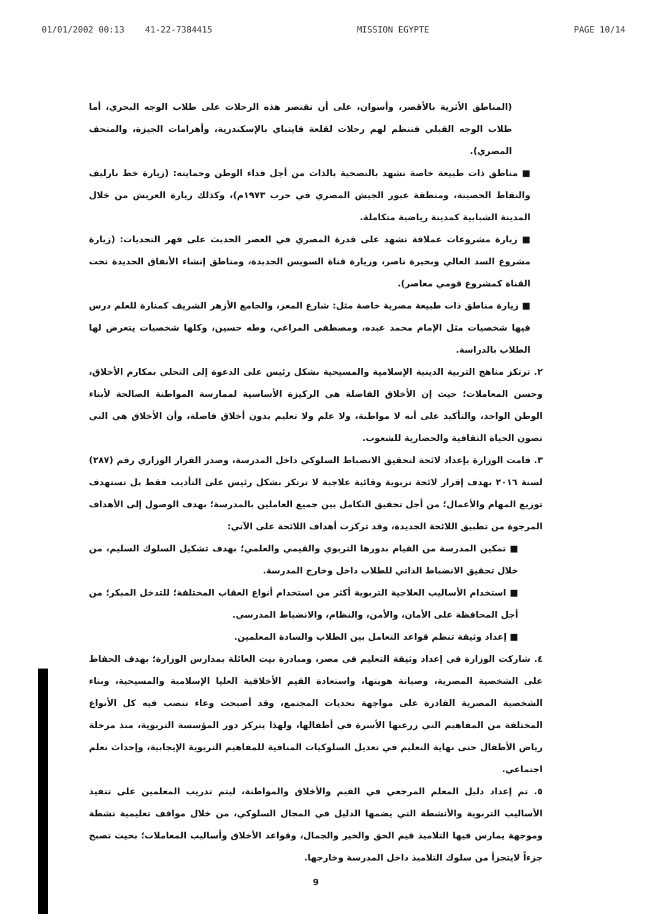01/01/2002 00:13 41-22-7384415 MISSION EGYPTE PAGE 10/14
(المناطق الأثرية بالأقصر، وأسوان، على أن تقتصر هذه الرحلات على طلاب الوجه البحري، أما طلاب الوجه القبلي فتنظم لهم رحلات لقلعة قايتباي بالإسكندرية، وأهرامات الجيزة، والمتحف المصري).
■ مناطق ذات طبيعة خاصة تشهد بالتضحية بالذات من أجل فداء الوطن وحمايته: (زيارة خط بارليف والنقاط الحصينة، ومنطقة عبور الجيش المصري في حرب ١٩٧٣م)، وكذلك زيارة العريش من خلال المدينة الشبابية كمدينة رياضية متكاملة.
■ زيارة مشروعات عملاقة تشهد على قدرة المصري في العصر الحديث على قهر التحديات: (زيارة مشروع السد العالي وبحيرة ناصر، وزيارة قناة السويس الجديدة، ومناطق إنشاء الأنفاق الجديدة تحت القناة كمشروع قومي معاصر).
■ زيارة مناطق ذات طبيعة مصرية خاصة مثل: شارع المعز، والجامع الأزهر الشريف كمنارة للعلم درس فيها شخصيات مثل الإمام محمد عبده، ومصطفى المراغي، وطه حسين، وكلها شخصيات يتعرض لها الطلاب بالدراسة.
٢. ترتكز مناهج التربية الدينية الإسلامية والمسيحية بشكل رئيس على الدعوة إلى التحلي بمكارم الأخلاق، وحسن المعاملات؛ حيث إن الأخلاق الفاضلة هي الركيزة الأساسية لممارسة المواطنة الصالحة لأبناء الوطن الواحد، والتأكيد على أنه لا مواطنة، ولا علم ولا تعليم بدون أخلاق فاضلة، وأن الأخلاق هي التي تصون الحياة الثقافية والحضارية للشعوب.
٣. قامت الوزارة بإعداد لائحة لتحقيق الانضباط السلوكي داخل المدرسة، وصدر القرار الوزاري رقم (٢٨٧) لسنة ٢٠١٦ بهدف إقرار لائحة تربوية وقائية علاجية لا ترتكز بشكل رئيس على التأديب فقط بل تستهدف توزيع المهام والأعمال؛ من أجل تحقيق التكامل بين جميع العاملين بالمدرسة؛ بهدف الوصول إلى الأهداف المرجوة من تطبيق اللائحة الجديدة، وقد تركزت أهداف اللائحة على الآتي:
■ تمكين المدرسة من القيام بدورها التربوي والقيمي والعلمي؛ بهدف تشكيل السلوك السليم، من خلال تحقيق الانضباط الذاتي للطلاب داخل وخارج المدرسة.
■ استخدام الأساليب العلاجية التربوية أكثر من استخدام أنواع العقاب المختلفة؛ للتدخل المبكر؛ من أجل المحافظة على الأمان، والأمن، والنظام، والانضباط المدرسي.
■ إعداد وثيقة تنظم قواعد التعامل بين الطلاب والسادة المعلمين.
٤. شاركت الوزارة في إعداد وثيقة التعليم في مصر، ومبادرة بيت العائلة بمدارس الوزارة؛ بهدف الحفاظ على الشخصية المصرية، وصيانة هويتها، واستعادة القيم الأخلاقية العليا الإسلامية والمسيحية، وبناء الشخصية المصرية القادرة على مواجهة تحديات المجتمع، وقد أصبحت وعاء تنصب فيه كل الأنواع المختلفة من المفاهيم التي زرعتها الأسرة في أطفالها، ولهذا يتركز دور المؤسسة التربوية، منذ مرحلة رياض الأطفال حتى نهاية التعليم في تعديل السلوكيات المنافية للمفاهيم التربوية الإيجابية، وإحداث تعلم اجتماعي.
٥. تم إعداد دليل المعلم المرجعي في القيم والأخلاق والمواطنة، ليتم تدريب المعلمين على تنفيذ الأساليب التربوية والأنشطة التي يضمها الدليل في المجال السلوكي، من خلال مواقف تعليمية نشطة وموجهة يمارس فيها التلاميذ قيم الحق والخير والجمال، وقواعد الأخلاق وأساليب المعاملات؛ بحيث تصبح جزءاً لايتجزأ من سلوك التلاميذ داخل المدرسة وخارجها.
9